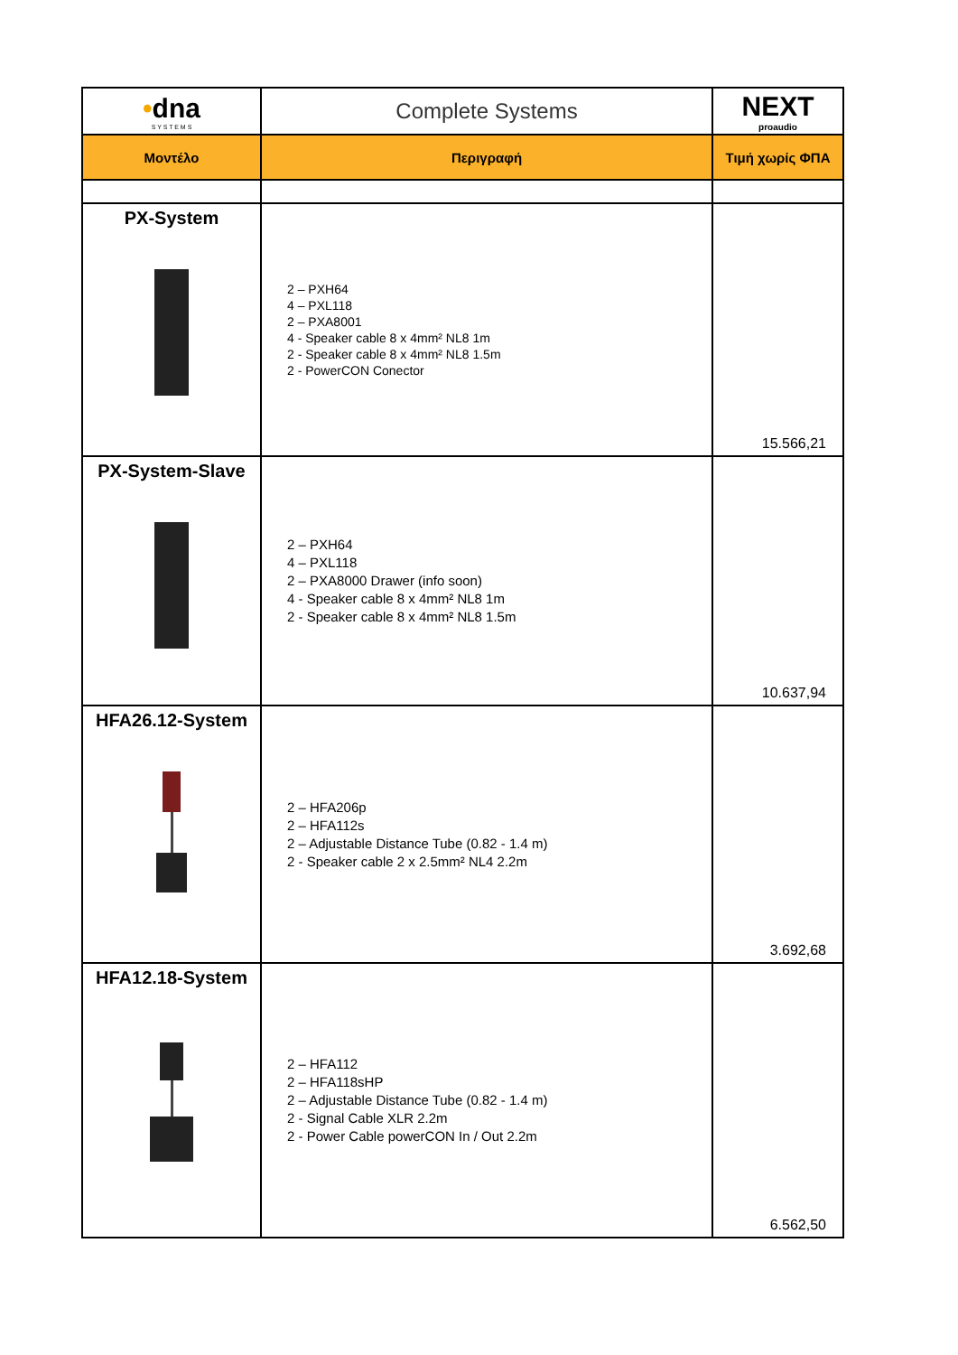| • dna S Y S T E M S | Complete Systems | NEXT proaudio |
| Μοντέλο | Περιγραφή | Τιμή χωρίς ΦΠΑ |
| PX-System | 2 – PXH64 4 – PXL118 2 – PXA8001 4 - Speaker cable 8 x 4mm² NL8 1m 2 - Speaker cable 8 x 4mm² NL8 1.5m 2 - PowerCON Conector | 15.566,21 |
| PX-System-Slave | 2 – PXH64 4 – PXL118 2 – PXA8000 Drawer (info soon) 4 - Speaker cable 8 x 4mm² NL8 1m 2 - Speaker cable 8 x 4mm² NL8 1.5m | 10.637,94 |
| HFA26.12-System | 2 – HFA206p 2 – HFA112s 2 – Adjustable Distance Tube (0.82 - 1.4 m) 2 - Speaker cable 2 x 2.5mm² NL4 2.2m | 3.692,68 |
| HFA12.18-System | 2 – HFA112 2 – HFA118sHP 2 – Adjustable Distance Tube (0.82 - 1.4 m) 2 - Signal Cable XLR 2.2m 2 - Power Cable powerCON In / Out 2.2m | 6.562,50 |